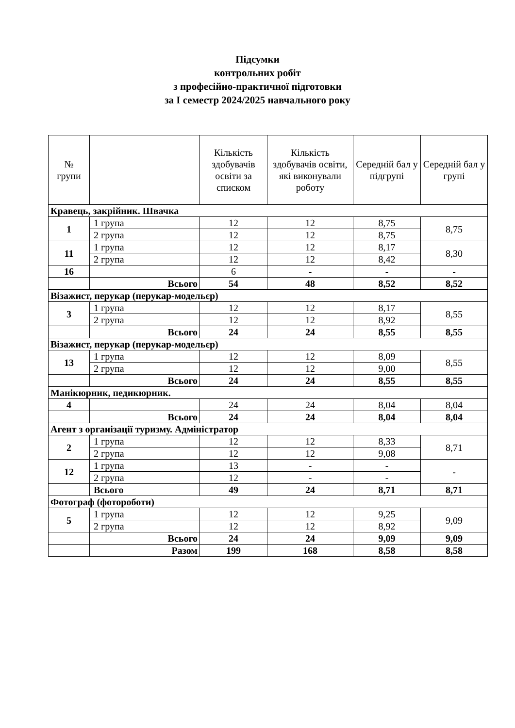Підсумки
контрольних робіт
з професійно-практичної підготовки
за I семестр 2024/2025 навчального року
| № групи | | Кількість здобувачів освіти за списком | Кількість здобувачів освіти, які виконували роботу | Середній бал у підгрупі | Середній бал у групі |
| --- | --- | --- | --- | --- | --- |
| Кравець, закрійник. Швачка | | | | | |
| 1 | 1 група | 12 | 12 | 8,75 | 8,75 |
| | 2 група | 12 | 12 | 8,75 | |
| 11 | 1 група | 12 | 12 | 8,17 | 8,30 |
| | 2 група | 12 | 12 | 8,42 | |
| 16 | | 6 | - | - | - |
| | Всього | 54 | 48 | 8,52 | 8,52 |
| Візажист, перукар (перукар-модельєр) | | | | | |
| 3 | 1 група | 12 | 12 | 8,17 | 8,55 |
| | 2 група | 12 | 12 | 8,92 | |
| | Всього | 24 | 24 | 8,55 | 8,55 |
| Візажист, перукар (перукар-модельєр) | | | | | |
| 13 | 1 група | 12 | 12 | 8,09 | 8,55 |
| | 2 група | 12 | 12 | 9,00 | |
| | Всього | 24 | 24 | 8,55 | 8,55 |
| Манікюрник, педикюрник. | | | | | |
| 4 | | 24 | 24 | 8,04 | 8,04 |
| | Всього | 24 | 24 | 8,04 | 8,04 |
| Агент з організації туризму. Адміністратор | | | | | |
| 2 | 1 група | 12 | 12 | 8,33 | 8,71 |
| | 2 група | 12 | 12 | 9,08 | |
| 12 | 1 група | 13 | - | - | - |
| | 2 група | 12 | - | - | |
| | Всього | 49 | 24 | 8,71 | 8,71 |
| Фотограф (фотороботи) | | | | | |
| 5 | 1 група | 12 | 12 | 9,25 | 9,09 |
| | 2 група | 12 | 12 | 8,92 | |
| | Всього | 24 | 24 | 9,09 | 9,09 |
| | Разом | 199 | 168 | 8,58 | 8,58 |